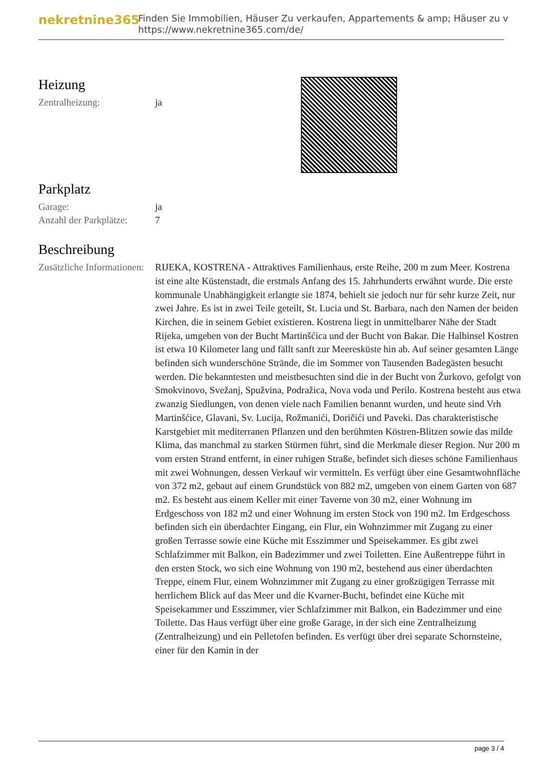nekretnine365
Finden Sie Immobilien, Häuser Zu verkaufen, Appartements & amp; Häuser zu v
https://www.nekretnine365.com/de/
Heizung
Zentralheizung: ja
Parkplatz
Garage: ja
Anzahl der Parkplätze:
7
Beschreibung
Zusätzliche Informationen:
RIJEKA, KOSTRENA - Attraktives Familienhaus, erste Reihe, 200 m zum Meer. Kostrena ist eine alte Küstenstadt, die erstmals Anfang des 15. Jahrhunderts erwähnt wurde. Die erste kommunale Unabhängigkeit erlangte sie 1874, behielt sie jedoch nur für sehr kurze Zeit, nur zwei Jahre. Es ist in zwei Teile geteilt, St. Lucia und St. Barbara, nach den Namen der beiden Kirchen, die in seinem Gebiet existieren. Kostrena liegt in unmittelbarer Nähe der Stadt Rijeka, umgeben von der Bucht Martinšćica und der Bucht von Bakar. Die Halbinsel Kostren ist etwa 10 Kilometer lang und fällt sanft zur Meeresküste hin ab. Auf seiner gesamten Länge befinden sich wunderschöne Strände, die im Sommer von Tausenden Badegästen besucht werden. Die bekanntesten und meistbesuchten sind die in der Bucht von Žurkovo, gefolgt von Smokvinovo, Svežanj, Spužvina, Podražica, Nova voda und Perilo. Kostrena besteht aus etwa zwanzig Siedlungen, von denen viele nach Familien benannt wurden, und heute sind Vrh Martinšćice, Glavani, Sv. Lucija, Rožmanići, Doričići und Paveki. Das charakteristische Karstgebiet mit mediterranen Pflanzen und den berühmten Köstren-Blitzen sowie das milde Klima, das manchmal zu starken Stürmen führt, sind die Merkmale dieser Region. Nur 200 m vom ersten Strand entfernt, in einer ruhigen Straße, befindet sich dieses schöne Familienhaus mit zwei Wohnungen, dessen Verkauf wir vermitteln. Es verfügt über eine Gesamtwohnfläche von 372 m2, gebaut auf einem Grundstück von 882 m2, umgeben von einem Garten von 687 m2. Es besteht aus einem Keller mit einer Taverne von 30 m2, einer Wohnung im Erdgeschoss von 182 m2 und einer Wohnung im ersten Stock von 190 m2. Im Erdgeschoss befinden sich ein überdachter Eingang, ein Flur, ein Wohnzimmer mit Zugang zu einer großen Terrasse sowie eine Küche mit Esszimmer und Speisekammer. Es gibt zwei Schlafzimmer mit Balkon, ein Badezimmer und zwei Toiletten. Eine Außentreppe führt in den ersten Stock, wo sich eine Wohnung von 190 m2, bestehend aus einer überdachten Treppe, einem Flur, einem Wohnzimmer mit Zugang zu einer großzügigen Terrasse mit herrlichem Blick auf das Meer und die Kvarner-Bucht, befindet eine Küche mit Speisekammer und Esszimmer, vier Schlafzimmer mit Balkon, ein Badezimmer und eine Toilette. Das Haus verfügt über eine große Garage, in der sich eine Zentralheizung (Zentralheizung) und ein Pelletofen befinden. Es verfügt über drei separate Schornsteine, einer für den Kamin in der
page 3 / 4